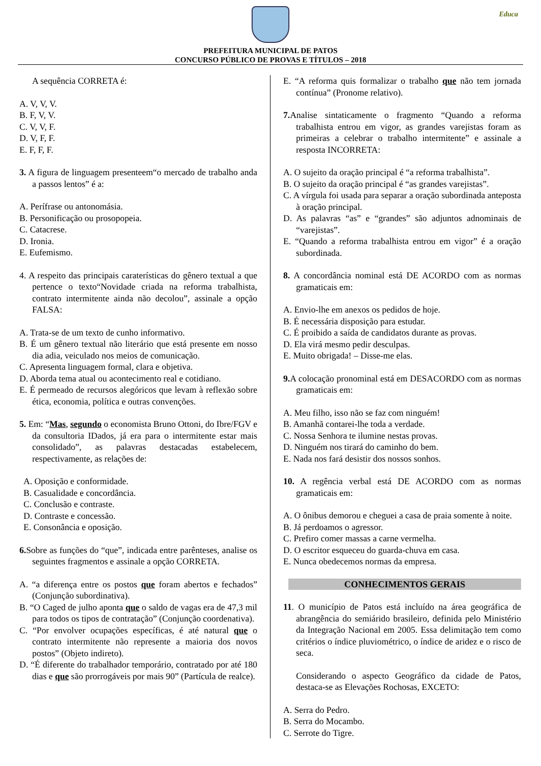Educa
PREFEITURA MUNICIPAL DE PATOS
CONCURSO PÚBLICO DE PROVAS E TÍTULOS – 2018
A sequência CORRETA é:
A. V, V, V.
B. F, V, V.
C. V, V, F.
D. V, F, F.
E. F, F, F.
3. A figura de linguagem presenteem“o mercado de trabalho anda a passos lentos” é a:
A. Perífrase ou antonomásia.
B. Personificação ou prosopopeia.
C. Catacrese.
D. Ironia.
E. Eufemismo.
4. A respeito das principais caraterísticas do gênero textual a que pertence o texto“Novidade criada na reforma trabalhista, contrato intermitente ainda não decolou”, assinale a opção FALSA:
A. Trata-se de um texto de cunho informativo.
B. É um gênero textual não literário que está presente em nosso dia adia, veiculado nos meios de comunicação.
C. Apresenta linguagem formal, clara e objetiva.
D. Aborda tema atual ou acontecimento real e cotidiano.
E. É permeado de recursos alegóricos que levam à reflexão sobre ética, economia, política e outras convenções.
5. Em: “Mas, segundo o economista Bruno Ottoni, do Ibre/FGV e da consultoria IDados, já era para o intermitente estar mais consolidado”, as palavras destacadas estabelecem, respectivamente, as relações de:
A. Oposição e conformidade.
B. Casualidade e concordância.
C. Conclusão e contraste.
D. Contraste e concessão.
E. Consonância e oposição.
6. Sobre as funções do “que”, indicada entre parênteses, analise os seguintes fragmentos e assinale a opção CORRETA.
A. “a diferença entre os postos que foram abertos e fechados” (Conjunção subordinativa).
B. “O Caged de julho aponta que o saldo de vagas era de 47,3 mil para todos os tipos de contratação” (Conjunção coordenativa).
C. “Por envolver ocupações específicas, é até natural que o contrato intermitente não represente a maioria dos novos postos” (Objeto indireto).
D. “É diferente do trabalhador temporário, contratado por até 180 dias e que são prorrogáveis por mais 90” (Partícula de realce).
E. “A reforma quis formalizar o trabalho que não tem jornada contínua” (Pronome relativo).
7. Analise sintaticamente o fragmento “Quando a reforma trabalhista entrou em vigor, as grandes varejistas foram as primeiras a celebrar o trabalho intermitente” e assinale a resposta INCORRETA:
A. O sujeito da oração principal é “a reforma trabalhista”.
B. O sujeito da oração principal é “as grandes varejistas”.
C. A vírgula foi usada para separar a oração subordinada anteposta à oração principal.
D. As palavras “as” e “grandes” são adjuntos adnominais de “varejistas”.
E. “Quando a reforma trabalhista entrou em vigor” é a oração subordinada.
8. A concordância nominal está DE ACORDO com as normas gramaticais em:
A. Envio-lhe em anexos os pedidos de hoje.
B. É necessária disposição para estudar.
C. É proibido a saída de candidatos durante as provas.
D. Ela virá mesmo pedir desculpas.
E. Muito obrigada! – Disse-me elas.
9. A colocação pronominal está em DESACORDO com as normas gramaticais em:
A. Meu filho, isso não se faz com ninguém!
B. Amanhã contarei-lhe toda a verdade.
C. Nossa Senhora te ilumine nestas provas.
D. Ninguém nos tirará do caminho do bem.
E. Nada nos fará desistir dos nossos sonhos.
10. A regência verbal está DE ACORDO com as normas gramaticais em:
A. O ônibus demorou e cheguei a casa de praia somente à noite.
B. Já perdoamos o agressor.
C. Prefiro comer massas a carne vermelha.
D. O escritor esqueceu do guarda-chuva em casa.
E. Nunca obedecemos normas da empresa.
CONHECIMENTOS GERAIS
11. O município de Patos está incluído na área geográfica de abrangência do semiárido brasileiro, definida pelo Ministério da Integração Nacional em 2005. Essa delimitação tem como critérios o índice pluviométrico, o índice de aridez e o risco de seca.
Considerando o aspecto Geográfico da cidade de Patos, destaca-se as Elevações Rochosas, EXCETO:
A. Serra do Pedro.
B. Serra do Mocambo.
C. Serrote do Tigre.